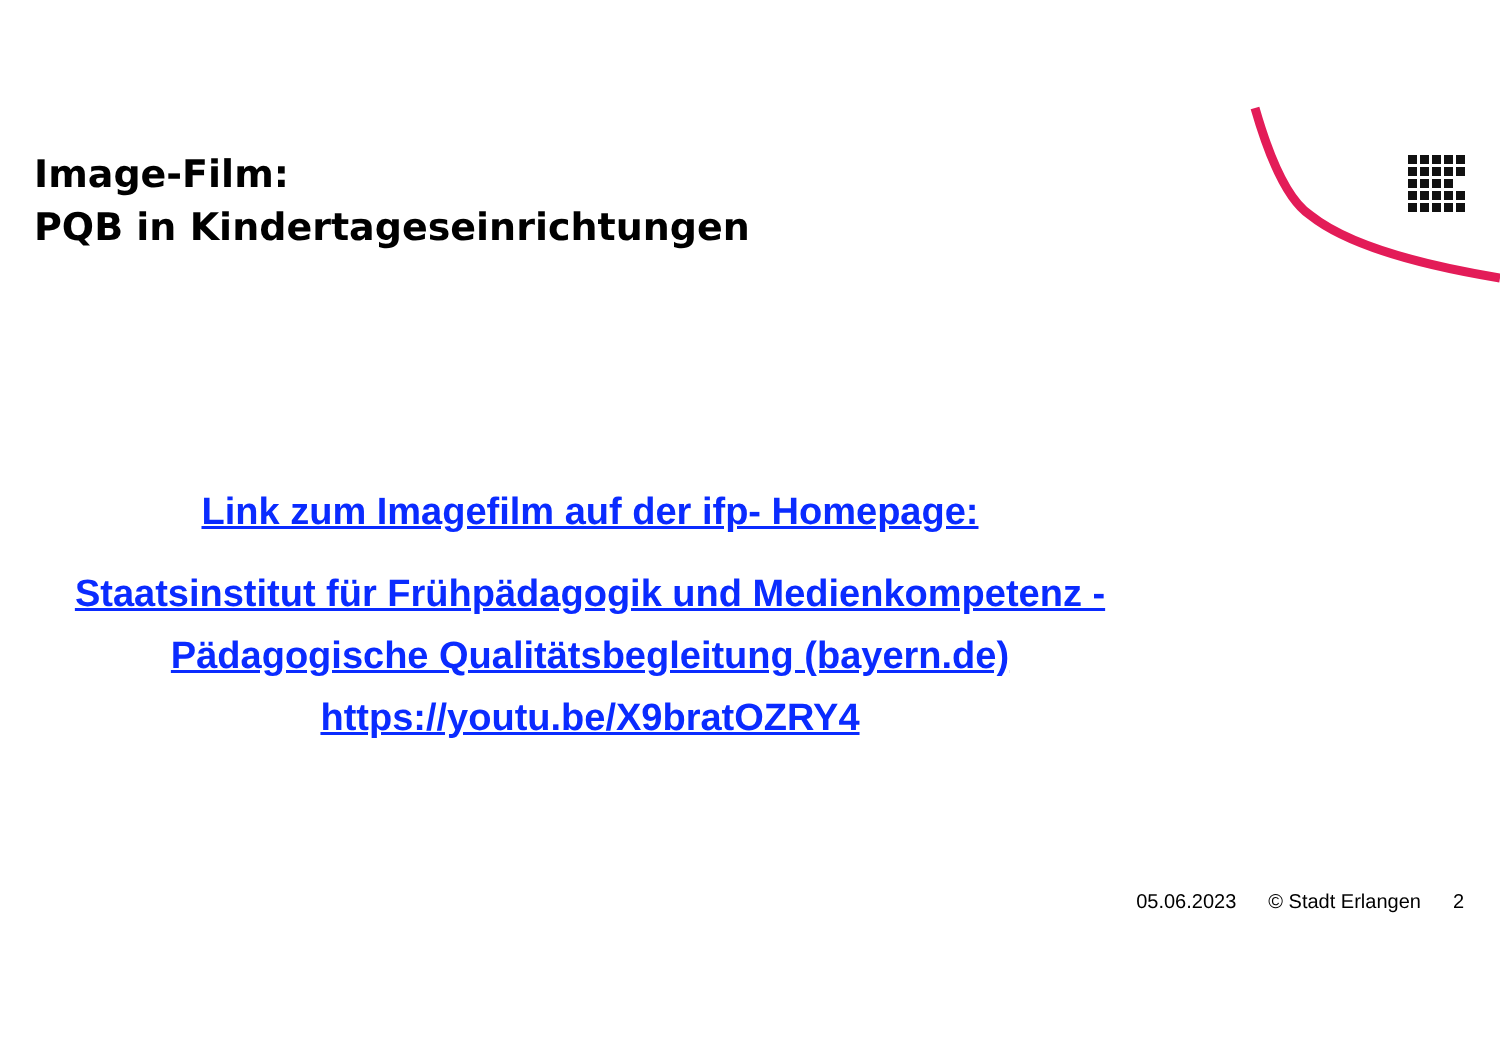Image-Film:
PQB in Kindertageseinrichtungen
Link zum Imagefilm auf der ifp- Homepage:
Staatsinstitut für Frühpädagogik und Medienkompetenz - Pädagogische Qualitätsbegleitung (bayern.de)
https://youtu.be/X9bratOZRY4
05.06.2023 © Stadt Erlangen 2